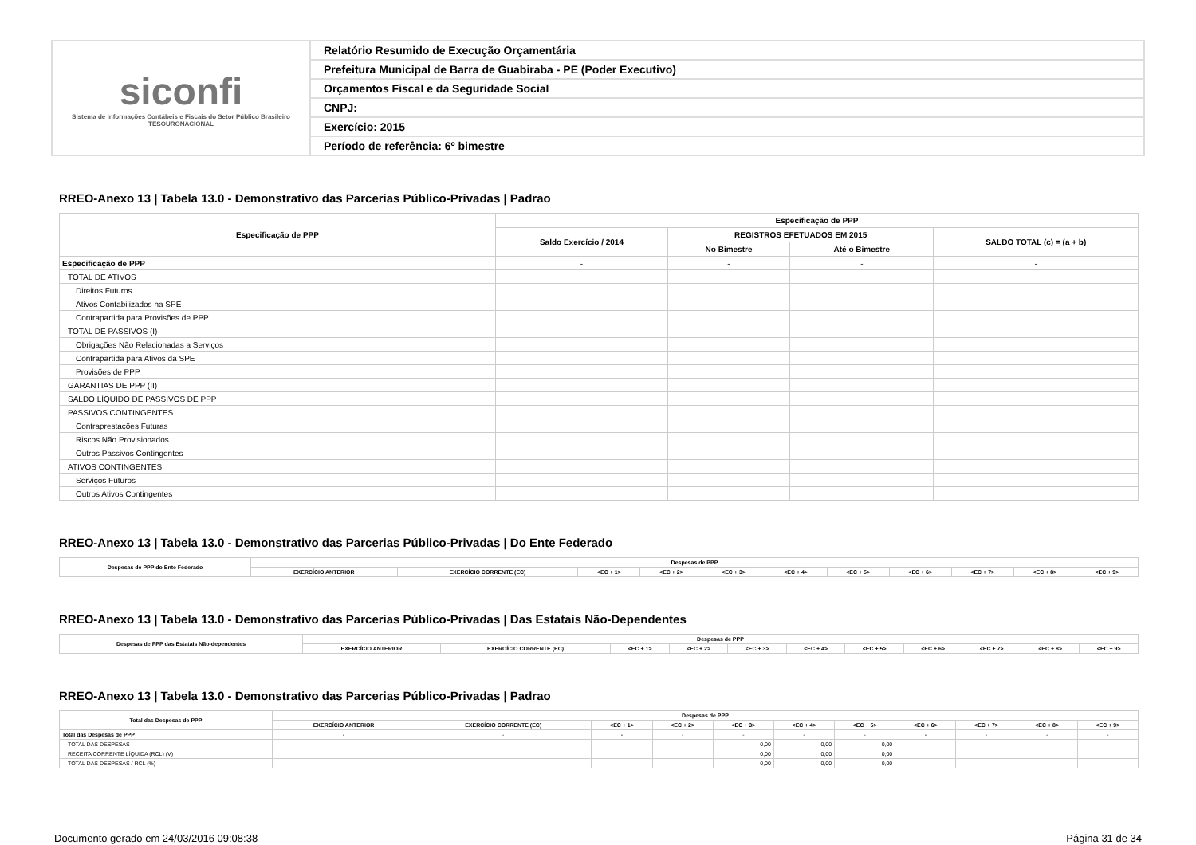| siconfi Sistema de Informações Contábeis e Fiscais do Setor Público Brasileiro TESOURONACIONAL | Relatório Resumido de Execução Orçamentária |
| | Prefeitura Municipal de Barra de Guabiraba - PE (Poder Executivo) |
| | Orçamentos Fiscal e da Seguridade Social |
| | CNPJ: |
| | Exercício: 2015 |
| | Período de referência: 6º bimestre |
RREO-Anexo 13 | Tabela 13.0 - Demonstrativo das Parcerias Público-Privadas | Padrao
| Especificação de PPP | Especificação de PPP | | | |
| --- | --- | --- | --- | --- |
| | Saldo Exercício / 2014 | REGISTROS EFETUADOS EM 2015 | | SALDO TOTAL (c) = (a + b) |
| | | No Bimestre | Até o Bimestre | |
| Especificação de PPP | - | - | - | - |
| TOTAL DE ATIVOS | | | | |
| Direitos Futuros | | | | |
| Ativos Contabilizados na SPE | | | | |
| Contrapartida para Provisões de PPP | | | | |
| TOTAL DE PASSIVOS (I) | | | | |
| Obrigações Não Relacionadas a Serviços | | | | |
| Contrapartida para Ativos da SPE | | | | |
| Provisões de PPP | | | | |
| GARANTIAS DE PPP (II) | | | | |
| SALDO LÍQUIDO DE PASSIVOS DE PPP | | | | |
| PASSIVOS CONTINGENTES | | | | |
| Contraprestações Futuras | | | | |
| Riscos Não Provisionados | | | | |
| Outros Passivos Contingentes | | | | |
| ATIVOS CONTINGENTES | | | | |
| Serviços Futuros | | | | |
| Outros Ativos Contingentes | | | | |
RREO-Anexo 13 | Tabela 13.0 - Demonstrativo das Parcerias Público-Privadas | Do Ente Federado
| Despesas de PPP do Ente Federado | Despesas de PPP | | | | | | | | | | |
| --- | --- | --- | --- | --- | --- | --- | --- | --- | --- | --- | --- |
| | EXERCÍCIO ANTERIOR | EXERCÍCIO CORRENTE (EC) | <EC + 1> | <EC + 2> | <EC + 3> | <EC + 4> | <EC + 5> | <EC + 6> | <EC + 7> | <EC + 8> | <EC + 9> |
RREO-Anexo 13 | Tabela 13.0 - Demonstrativo das Parcerias Público-Privadas | Das Estatais Não-Dependentes
| Despesas de PPP das Estatais Não-dependentes | Despesas de PPP | | | | | | | | | | |
| --- | --- | --- | --- | --- | --- | --- | --- | --- | --- | --- | --- |
| | EXERCÍCIO ANTERIOR | EXERCÍCIO CORRENTE (EC) | <EC + 1> | <EC + 2> | <EC + 3> | <EC + 4> | <EC + 5> | <EC + 6> | <EC + 7> | <EC + 8> | <EC + 9> |
RREO-Anexo 13 | Tabela 13.0 - Demonstrativo das Parcerias Público-Privadas | Padrao
| Total das Despesas de PPP | Despesas de PPP | | | | | | | | | | |
| --- | --- | --- | --- | --- | --- | --- | --- | --- | --- | --- | --- |
| | EXERCÍCIO ANTERIOR | EXERCÍCIO CORRENTE (EC) | <EC + 1> | <EC + 2> | <EC + 3> | <EC + 4> | <EC + 5> | <EC + 6> | <EC + 7> | <EC + 8> | <EC + 9> |
| Total das Despesas de PPP | - | - | - | - | - | - | - | - | - | - | - |
| TOTAL DAS DESPESAS | | | | | 0,00 | 0,00 | 0,00 | | | | |
| RECEITA CORRENTE LÍQUIDA (RCL) (V) | | | | | 0,00 | 0,00 | 0,00 | | | | |
| TOTAL DAS DESPESAS / RCL (%) | | | | | 0,00 | 0,00 | 0,00 | | | | |
Documento gerado em 24/03/2016 09:08:38 Página 31 de 34